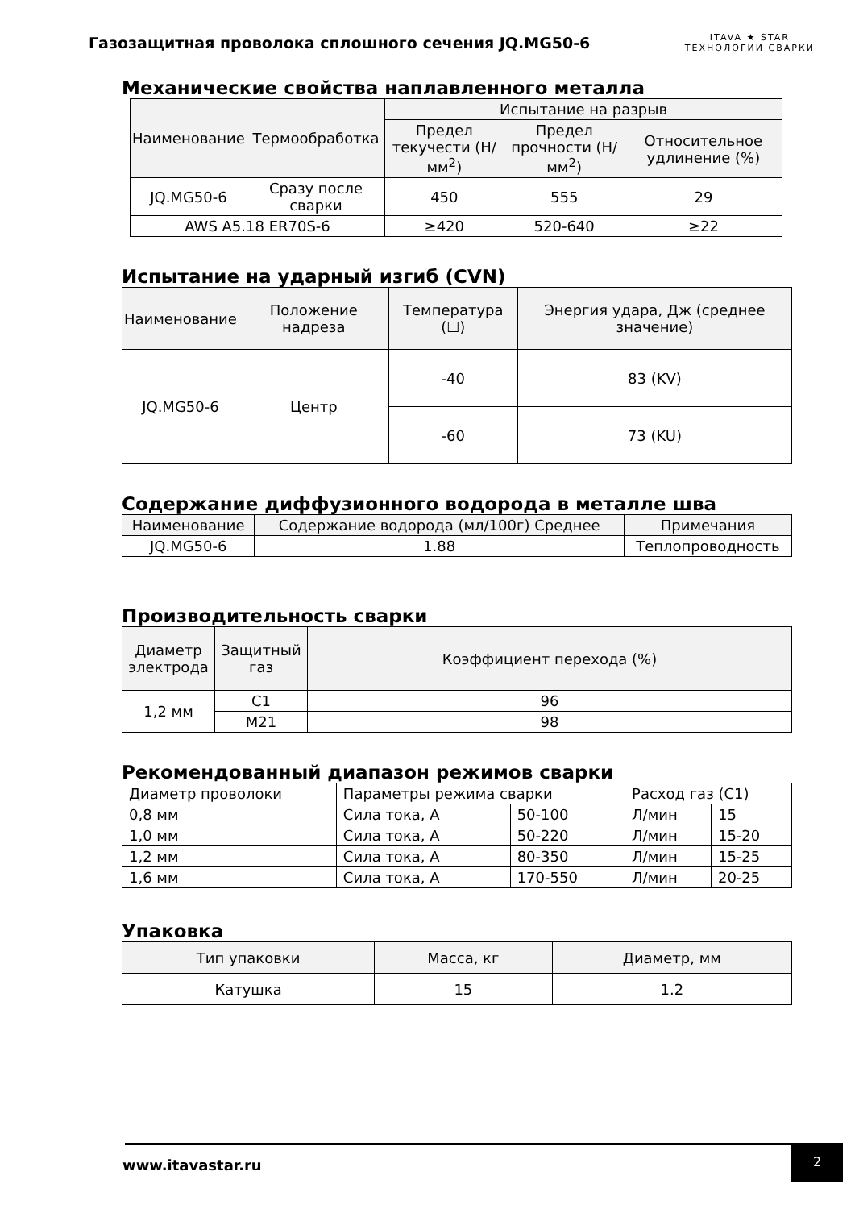Газозащитная проволока сплошного сечения JQ.MG50-6
ITAVA ★ STAR
ТЕХНОЛОГИИ СВАРКИ
Механические свойства наплавленного металла
| Наименование | Термообработка | Испытание на разрыв | | |
| --- | --- | --- | --- | --- |
| | | Предел текучести (Н/мм<sup>2</sup>) | Предел прочности (Н/мм<sup>2</sup>) | Относительное удлинение (%) |
| JQ.MG50-6 | Сразу после сварки | 450 | 555 | 29 |
| AWS A5.18 ER70S-6 | | ≥420 | 520-640 | ≥22 |
Испытание на ударный изгиб (CVN)
| Наименование | Положение надреза | Температура (☐) | Энергия удара, Дж (среднее значение) |
| --- | --- | --- | --- |
| JQ.MG50-6 | Центр | -40 | 83 (KV) |
| | | -60 | 73 (KU) |
Содержание диффузионного водорода в металле шва
| Наименование | Содержание водорода (мл/100г) Среднее | Примечания |
| --- | --- | --- |
| JQ.MG50-6 | 1.88 | Теплопроводность |
Производительность сварки
| Диаметр электрода | Защитный газ | Коэффициент перехода (%) |
| --- | --- | --- |
| 1,2 мм | C1 | 96 |
| | M21 | 98 |
Рекомендованный диапазон режимов сварки
| Диаметр проволоки | Параметры режима сварки | | Расход газ (C1) | |
| 0,8 мм | Сила тока, А | 50-100 | Л/мин | 15 |
| 1,0 мм | Сила тока, А | 50-220 | Л/мин | 15-20 |
| 1,2 мм | Сила тока, А | 80-350 | Л/мин | 15-25 |
| 1,6 мм | Сила тока, А | 170-550 | Л/мин | 20-25 |
Упаковка
| Тип упаковки | Масса, кг | Диаметр, мм |
| --- | --- | --- |
| Катушка | 15 | 1.2 |
www.itavastar.ru
2